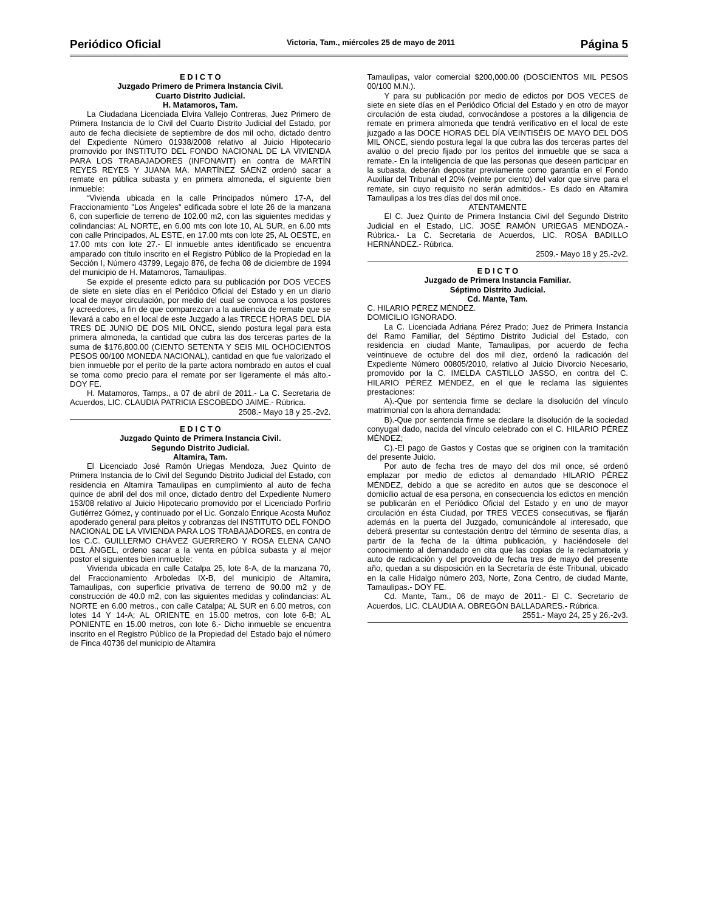Periódico Oficial Victoria, Tam., miércoles 25 de mayo de 2011 Página 5
E D I C T O
Juzgado Primero de Primera Instancia Civil.
Cuarto Distrito Judicial.
H. Matamoros, Tam.
La Ciudadana Licenciada Elvira Vallejo Contreras, Juez Primero de Primera Instancia de lo Civil del Cuarto Distrito Judicial del Estado, por auto de fecha diecisiete de septiembre de dos mil ocho, dictado dentro del Expediente Número 01938/2008 relativo al Juicio Hipotecario promovido por INSTITUTO DEL FONDO NACIONAL DE LA VIVIENDA PARA LOS TRABAJADORES (INFONAVIT) en contra de MARTÍN REYES REYES Y JUANA MA. MARTÍNEZ SÁENZ ordenó sacar a remate en pública subasta y en primera almoneda, el siguiente bien inmueble:
“Vivienda ubicada en la calle Principados número 17-A, del Fraccionamiento "Los Ángeles" edificada sobre el lote 26 de la manzana 6, con superficie de terreno de 102.00 m2, con las siguientes medidas y colindancias: AL NORTE, en 6.00 mts con lote 10, AL SUR, en 6.00 mts con calle Principados, AL ESTE, en 17.00 mts con lote 25, AL OESTE, en 17.00 mts con lote 27.- El inmueble antes identificado se encuentra amparado con título inscrito en el Registro Público de la Propiedad en la Sección I, Número 43799, Legajo 876, de fecha 08 de diciembre de 1994 del municipio de H. Matamoros, Tamaulipas.
Se expide el presente edicto para su publicación por DOS VECES de siete en siete días en el Periódico Oficial del Estado y en un diario local de mayor circulación, por medio del cual se convoca a los postores y acreedores, a fin de que comparezcan a la audiencia de remate que se llevará a cabo en el local de este Juzgado a las TRECE HORAS DEL DÍA TRES DE JUNIO DE DOS MIL ONCE, siendo postura legal para esta primera almoneda, la cantidad que cubra las dos terceras partes de la suma de $176,800.00 (CIENTO SETENTA Y SEIS MIL OCHOCIENTOS PESOS 00/100 MONEDA NACIONAL), cantidad en que fue valorizado el bien inmueble por el perito de la parte actora nombrado en autos el cual se toma como precio para el remate por ser ligeramente el más alto.- DOY FE.
H. Matamoros, Tamps., a 07 de abril de 2011.- La C. Secretaria de Acuerdos, LIC. CLAUDIA PATRICIA ESCOBEDO JAIME.- Rúbrica.
2508.- Mayo 18 y 25.-2v2.
E D I C T O
Juzgado Quinto de Primera Instancia Civil.
Segundo Distrito Judicial.
Altamira, Tam.
El Licenciado José Ramón Uriegas Mendoza, Juez Quinto de Primera Instancia de lo Civil del Segundo Distrito Judicial del Estado, con residencia en Altamira Tamaulipas en cumplimiento al auto de fecha quince de abril del dos mil once, dictado dentro del Expediente Numero 153/08 relativo al Juicio Hipotecario promovido por el Licenciado Porfirio Gutiérrez Gómez, y continuado por el Lic. Gonzalo Enrique Acosta Muñoz apoderado general para pleitos y cobranzas del INSTITUTO DEL FONDO NACIONAL DE LA VIVIENDA PARA LOS TRABAJADORES, en contra de los C.C. GUILLERMO CHÁVEZ GUERRERO Y ROSA ELENA CANO DEL ÁNGEL, ordeno sacar a la venta en pública subasta y al mejor postor el siguientes bien inmueble:
Vivienda ubicada en calle Catalpa 25, lote 6-A, de la manzana 70, del Fraccionamiento Arboledas IX-B, del municipio de Altamira, Tamaulipas, con superficie privativa de terreno de 90.00 m2 y de construcción de 40.0 m2, con las siguientes medidas y colindancias: AL NORTE en 6.00 metros., con calle Catalpa; AL SUR en 6.00 metros, con lotes 14 Y 14-A; AL ORIENTE en 15.00 metros, con lote 6-B; AL PONIENTE en 15.00 metros, con lote 6.- Dicho inmueble se encuentra inscrito en el Registro Público de la Propiedad del Estado bajo el número de Finca 40736 del municipio de Altamira
Tamaulipas, valor comercial $200,000.00 (DOSCIENTOS MIL PESOS 00/100 M.N.).
Y para su publicación por medio de edictos por DOS VECES de siete en siete días en el Periódico Oficial del Estado y en otro de mayor circulación de esta ciudad, convocándose a postores a la diligencia de remate en primera almoneda que tendrá verificativo en el local de este juzgado a las DOCE HORAS DEL DÍA VEINTISÉIS DE MAYO DEL DOS MIL ONCE, siendo postura legal la que cubra las dos terceras partes del avalúo o del precio fijado por los peritos del inmueble que se saca a remate.- En la inteligencia de que las personas que deseen participar en la subasta, deberán depositar previamente como garantía en el Fondo Auxiliar del Tribunal el 20% (veinte por ciento) del valor que sirve para el remate, sin cuyo requisito no serán admitidos.- Es dado en Altamira Tamaulipas a los tres días del dos mil once.
ATENTAMENTE
El C. Juez Quinto de Primera Instancia Civil del Segundo Distrito Judicial en el Estado, LIC. JOSÉ RAMÓN URIEGAS MENDOZA.- Rúbrica.- La C. Secretaria de Acuerdos, LIC. ROSA BADILLO HERNÁNDEZ.- Rúbrica.
2509.- Mayo 18 y 25.-2v2.
E D I C T O
Juzgado de Primera Instancia Familiar.
Séptimo Distrito Judicial.
Cd. Mante, Tam.
C. HILARIO PÉREZ MÉNDEZ.
DOMICILIO IGNORADO.
La C. Licenciada Adriana Pérez Prado; Juez de Primera Instancia del Ramo Familiar, del Séptimo Distrito Judicial del Estado, con residencia en ciudad Mante, Tamaulipas, por acuerdo de fecha veintinueve de octubre del dos mil diez, ordenó la radicación del Expediente Número 00805/2010, relativo al Juicio Divorcio Necesario, promovido por la C. IMELDA CASTILLO JASSO, en contra del C. HILARIO PÉREZ MÉNDEZ, en el que le reclama las siguientes prestaciones:
A).-Que por sentencia firme se declare la disolución del vínculo matrimonial con la ahora demandada:
B).-Que por sentencia firme se declare la disolución de la sociedad conyugal dado, nacida del vínculo celebrado con el C. HILARIO PÉREZ MÉNDEZ;
C).-El pago de Gastos y Costas que se originen con la tramitación del presente Juicio.
Por auto de fecha tres de mayo del dos mil once, sé ordenó emplazar por medio de edictos al demandado HILARIO PÉREZ MÉNDEZ, debido a que se acredito en autos que se desconoce el domicilio actual de esa persona, en consecuencia los edictos en mención se publicarán en el Periódico Oficial del Estado y en uno de mayor circulación en ésta Ciudad, por TRES VECES consecutivas, se fijarán además en la puerta del Juzgado, comunicándole al interesado, que deberá presentar su contestación dentro del término de sesenta días, a partir de la fecha de la última publicación, y haciéndosele del conocimiento al demandado en cita que las copias de la reclamatoria y auto de radicación y del proveído de fecha tres de mayo del presente año, quedan a su disposición en la Secretaría de éste Tribunal, ubicado en la calle Hidalgo número 203, Norte, Zona Centro, de ciudad Mante, Tamaulipas.- DOY FE.
Cd. Mante, Tam., 06 de mayo de 2011.- El C. Secretario de Acuerdos, LIC. CLAUDIA A. OBREGÓN BALLADARES.- Rúbrica.
2551.- Mayo 24, 25 y 26.-2v3.